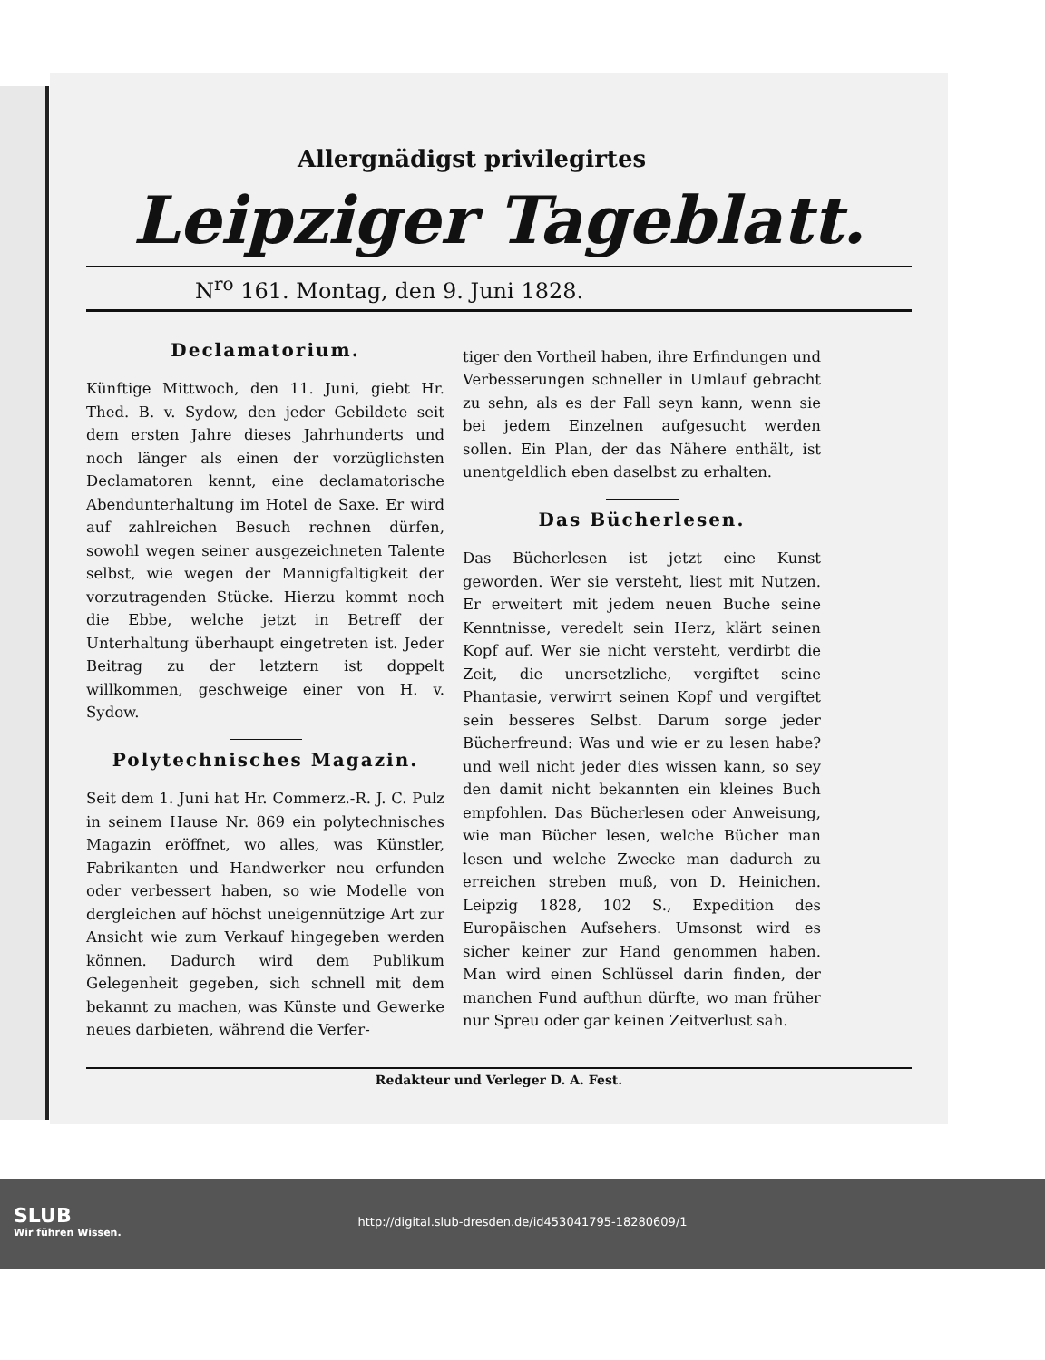Allergnädigst privilegirtes
Leipziger Tageblatt.
N<sup>ro</sup> 161. Montag, den 9. Juni 1828.
Declamatorium.
Künftige Mittwoch, den 11. Juni, giebt Hr. Thed. B. v. Sydow, den jeder Gebildete seit dem ersten Jahre dieses Jahrhunderts und noch länger als einen der vorzüglichsten Declamatoren kennt, eine declamatorische Abendunterhaltung im Hotel de Saxe. Er wird auf zahlreichen Besuch rechnen dürfen, sowohl wegen seiner ausgezeichneten Talente selbst, wie wegen der Mannigfaltigkeit der vorzutragenden Stücke. Hierzu kommt noch die Ebbe, welche jetzt in Betreff der Unterhaltung überhaupt eingetreten ist. Jeder Beitrag zu der letztern ist doppelt willkommen, geschweige einer von H. v. Sydow.
Polytechnisches Magazin.
Seit dem 1. Juni hat Hr. Commerz.-R. J. C. Pulz in seinem Hause Nr. 869 ein polytechnisches Magazin eröffnet, wo alles, was Künstler, Fabrikanten und Handwerker neu erfunden oder verbessert haben, so wie Modelle von dergleichen auf höchst uneigennützige Art zur Ansicht wie zum Verkauf hingegeben werden können. Dadurch wird dem Publikum Gelegenheit gegeben, sich schnell mit dem bekannt zu machen, was Künste und Gewerke neues darbieten, während die Verfer-
tiger den Vortheil haben, ihre Erfindungen und Verbesserungen schneller in Umlauf gebracht zu sehn, als es der Fall seyn kann, wenn sie bei jedem Einzelnen aufgesucht werden sollen. Ein Plan, der das Nähere enthält, ist unentgeldlich eben daselbst zu erhalten.
Das Bücherlesen.
Das Bücherlesen ist jetzt eine Kunst geworden. Wer sie versteht, liest mit Nutzen. Er erweitert mit jedem neuen Buche seine Kenntnisse, veredelt sein Herz, klärt seinen Kopf auf. Wer sie nicht versteht, verdirbt die Zeit, die unersetzliche, vergiftet seine Phantasie, verwirrt seinen Kopf und vergiftet sein besseres Selbst. Darum sorge jeder Bücherfreund: Was und wie er zu lesen habe? und weil nicht jeder dies wissen kann, so sey den damit nicht bekannten ein kleines Buch empfohlen. Das Bücherlesen oder Anweisung, wie man Bücher lesen, welche Bücher man lesen und welche Zwecke man dadurch zu erreichen streben muß, von D. Heinichen. Leipzig 1828, 102 S., Expedition des Europäischen Aufsehers. Umsonst wird es sicher keiner zur Hand genommen haben. Man wird einen Schlüssel darin finden, der manchen Fund aufthun dürfte, wo man früher nur Spreu oder gar keinen Zeitverlust sah.
Redakteur und Verleger D. A. Fest.
SLUB
Wir führen Wissen.
http://digital.slub-dresden.de/id453041795-18280609/1